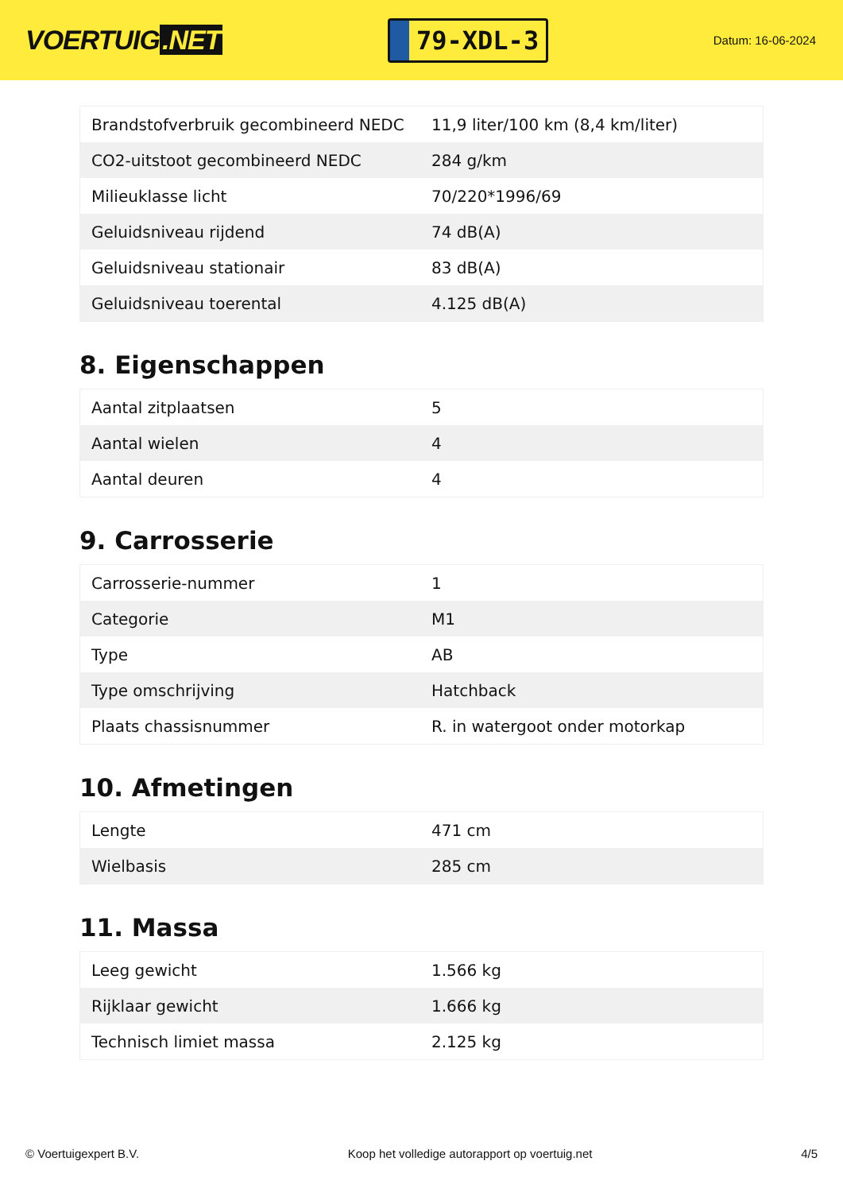VOERTUIG.NET
79-XDL-3
Datum: 16-06-2024
| Brandstofverbruik gecombineerd NEDC | 11,9 liter/100 km (8,4 km/liter) |
| CO2-uitstoot gecombineerd NEDC | 284 g/km |
| Milieuklasse licht | 70/220*1996/69 |
| Geluidsniveau rijdend | 74 dB(A) |
| Geluidsniveau stationair | 83 dB(A) |
| Geluidsniveau toerental | 4.125 dB(A) |
8. Eigenschappen
| Aantal zitplaatsen | 5 |
| Aantal wielen | 4 |
| Aantal deuren | 4 |
9. Carrosserie
| Carrosserie-nummer | 1 |
| Categorie | M1 |
| Type | AB |
| Type omschrijving | Hatchback |
| Plaats chassisnummer | R. in watergoot onder motorkap |
10. Afmetingen
| Lengte | 471 cm |
| Wielbasis | 285 cm |
11. Massa
| Leeg gewicht | 1.566 kg |
| Rijklaar gewicht | 1.666 kg |
| Technisch limiet massa | 2.125 kg |
© Voertuigexpert B.V. Koop het volledige autorapport op voertuig.net 4/5